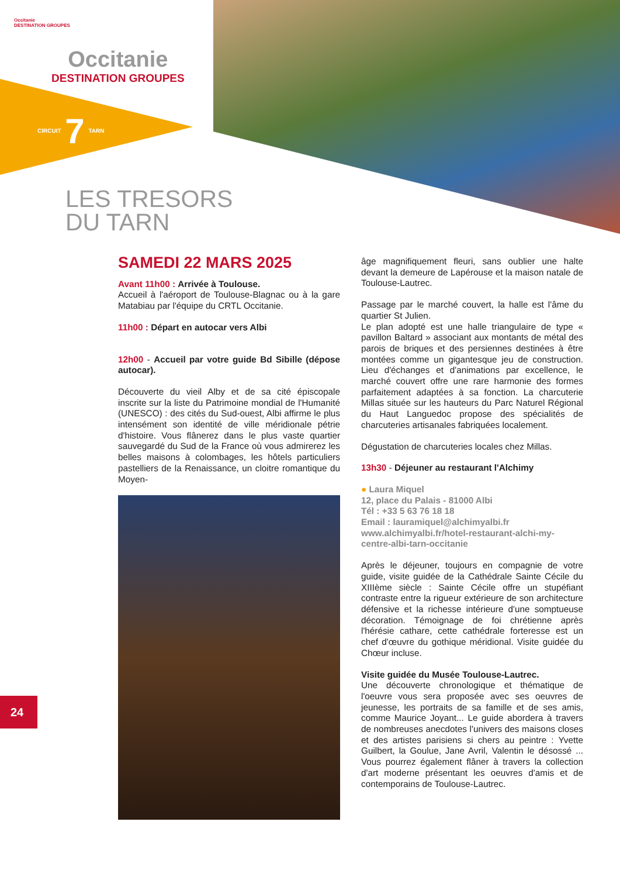Occitanie
DESTINATION GROUPES
Occitanie
DESTINATION GROUPES
CIRCUIT 7 TARN
LES TRESORS
DU TARN
24
SAMEDI 22 MARS 2025
Avant 11h00 : Arrivée à Toulouse.
Accueil à l'aéroport de Toulouse-Blagnac ou à la gare Matabiau par l'équipe du CRTL Occitanie.
11h00 : Départ en autocar vers Albi
12h00 - Accueil par votre guide Bd Sibille (dépose autocar).
Découverte du vieil Alby et de sa cité épiscopale inscrite sur la liste du Patrimoine mondial de l'Humanité (UNESCO) : des cités du Sud-ouest, Albi affirme le plus intensément son identité de ville méridionale pétrie d'histoire. Vous flânerez dans le plus vaste quartier sauvegardé du Sud de la France où vous admirerez les belles maisons à colombages, les hôtels particuliers pastelliers de la Renaissance, un cloitre romantique du Moyen-
âge magnifiquement fleuri, sans oublier une halte devant la demeure de Lapérouse et la maison natale de Toulouse-Lautrec.
Passage par le marché couvert, la halle est l'âme du quartier St Julien.
Le plan adopté est une halle triangulaire de type « pavillon Baltard » associant aux montants de métal des parois de briques et des persiennes destinées à être montées comme un gigantesque jeu de construction. Lieu d'échanges et d'animations par excellence, le marché couvert offre une rare harmonie des formes parfaitement adaptées à sa fonction. La charcuterie Millas située sur les hauteurs du Parc Naturel Régional du Haut Languedoc propose des spécialités de charcuteries artisanales fabriquées localement.
Dégustation de charcuteries locales chez Millas.
13h30 - Déjeuner au restaurant l'Alchimy
● Laura Miquel
12, place du Palais - 81000 Albi
Tél : +33 5 63 76 18 18
Email : lauramiquel@alchimyalbi.fr
www.alchimyalbi.fr/hotel-restaurant-alchi-my-centre-albi-tarn-occitanie
Après le déjeuner, toujours en compagnie de votre guide, visite guidée de la Cathédrale Sainte Cécile du XIIIème siècle : Sainte Cécile offre un stupéfiant contraste entre la rigueur extérieure de son architecture défensive et la richesse intérieure d'une somptueuse décoration. Témoignage de foi chrétienne après l'hérésie cathare, cette cathédrale forteresse est un chef d'œuvre du gothique méridional. Visite guidée du Chœur incluse.
Visite guidée du Musée Toulouse-Lautrec.
Une découverte chronologique et thématique de l'oeuvre vous sera proposée avec ses oeuvres de jeunesse, les portraits de sa famille et de ses amis, comme Maurice Joyant... Le guide abordera à travers de nombreuses anecdotes l'univers des maisons closes et des artistes parisiens si chers au peintre : Yvette Guilbert, la Goulue, Jane Avril, Valentin le désossé ... Vous pourrez également flâner à travers la collection d'art moderne présentant les oeuvres d'amis et de contemporains de Toulouse-Lautrec.